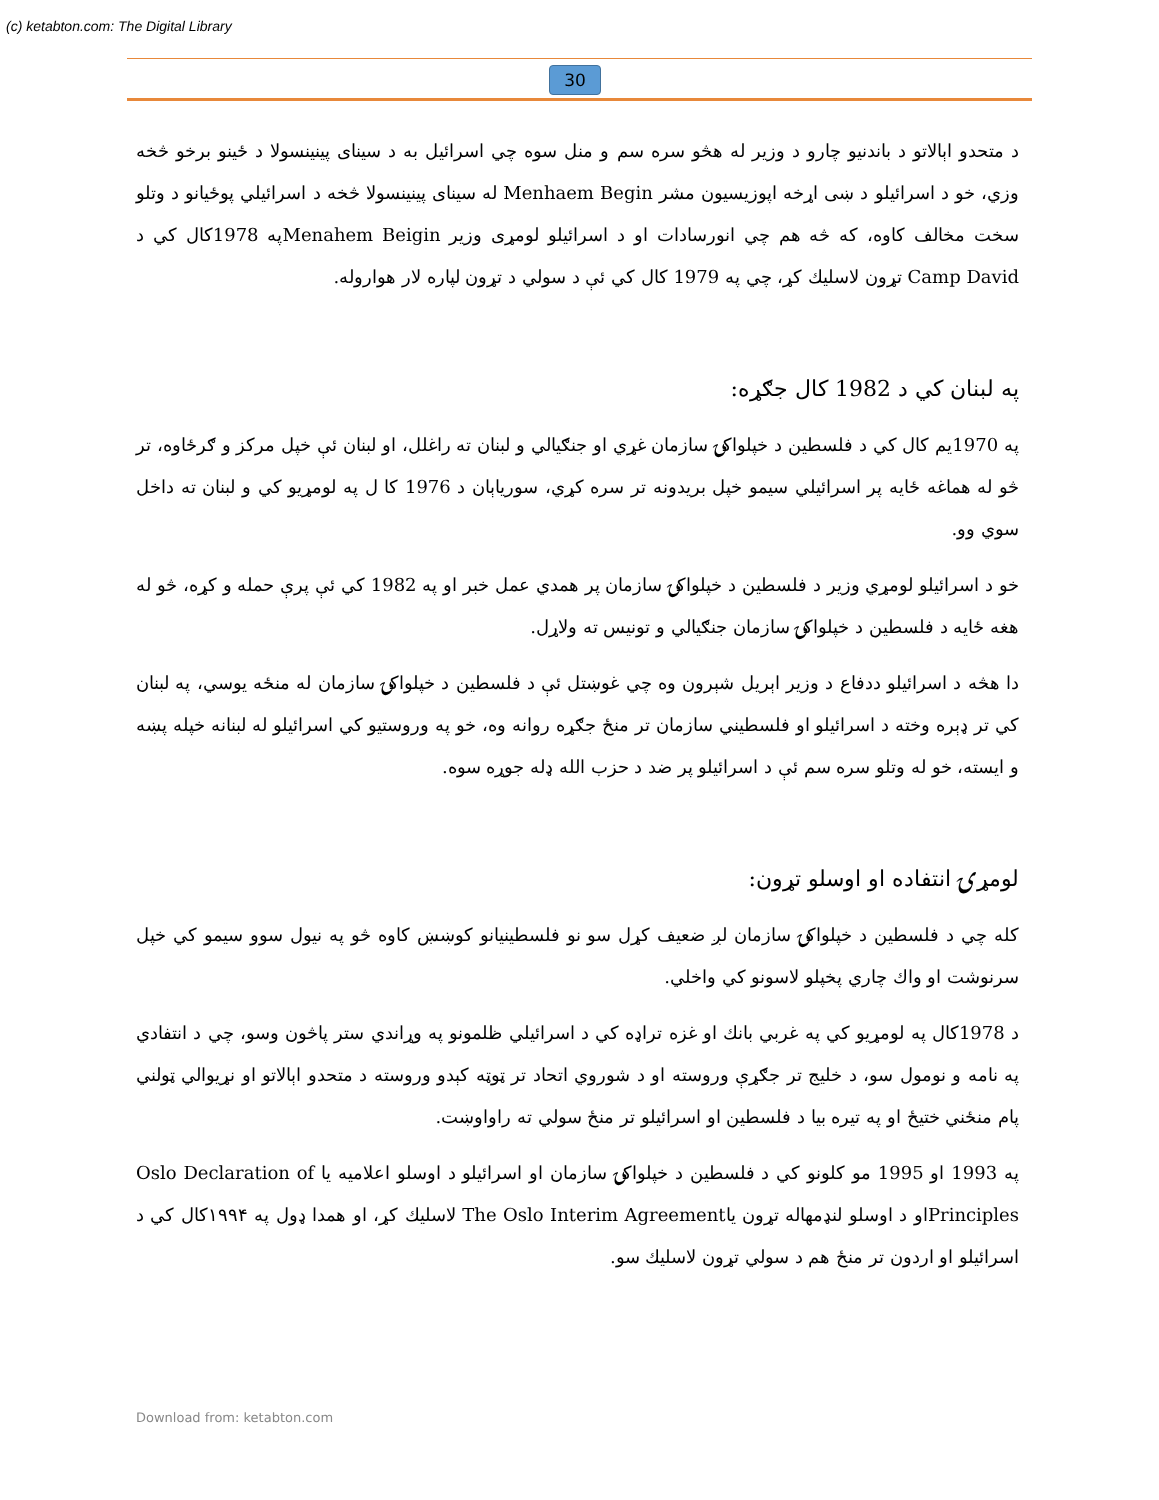(c) ketabton.com: The Digital Library
30
د متحدو اېالاتو د باندنيو چارو د وزير له هڅو سره سم و منل سوه چي اسرائيل به د سيناى پينينسولا د ځينو برخو څخه وزي، خو د اسرائيلو د ښى اړخه اپوزيسيون مشر Menhaem Begin له سيناى پينينسولا څخه د اسرائيلي پوځيانو د وتلو سخت مخالف کاوه، كه څه هم چي انورسادات او د اسرائيلو لومړى وزير Menahem Beiginپه 1978کال كي د Camp David تړون لاسليك كړ، چي په 1979 كال كي ئې د سولي د تړون لپاره لار هواروله.
په لبنان كي د 1982 كال جګړه:
په 1970يم كال كي د فلسطين د خپلواكۍ سازمان غړي او جنګيالي و لبنان ته راغلل، او لبنان ئې خپل مركز و ګرځاوه، تر څو له هماغه ځايه پر اسرائيلي سيمو خپل بريدونه تر سره كړي، سورياېان د 1976 کا ل په لومړيو كي و لبنان ته داخل سوي وو.
خو د اسرائيلو لومړي وزير د فلسطين د خپلواكۍ سازمان پر همدي عمل خبر او په 1982 كي ئې پرې حمله و كړه، څو له هغه ځايه د فلسطين د خپلواكۍ سازمان جنګيالي و تونيس ته ولاړل.
دا هڅه د اسرائيلو ددفاع د وزير اېريل شېرون وه چي غوښتل ئې د فلسطين د خپلواكۍ سازمان له منځه يوسي، په لبنان كي تر ډېره وخته د اسرائيلو او فلسطيني سازمان تر منځ جګړه روانه وه، خو په وروستيو كي اسرائيلو له لبنانه خپله پښه و ايسته، خو له وتلو سره سم ئې د اسرائيلو پر ضد د حزب الله ډله جوړه سوه.
لومړۍ انتفاده او اوسلو تړون:
كله چي د فلسطين د خپلواكۍ سازمان لږ ضعيف كړل سو نو فلسطينيانو كوښښ كاوه څو په نيول سوو سيمو كي خپل سرنوشت او واك چاري پخپلو لاسونو كي واخلي.
د 1978كال په لومړيو كي په غربي بانك او غزه تراډه كي د اسرائيلي ظلمونو په وړاندي ستر پاڅون وسو، چي د انتفادي په نامه و نومول سو، د خليج تر جګړې وروسته او د شوروي اتحاد تر ټوټه كېدو وروسته د متحدو اېالاتو او نړيوالي ټولني پام منځني ختيځ او په تيره بيا د فلسطين او اسرائيلو تر منځ سولي ته راواوښت.
په 1993 او 1995 مو كلونو كي د فلسطين د خپلواكۍ سازمان او اسرائيلو د اوسلو اعلاميه يا Oslo Declaration of Principlesاو د اوسلو لنډمهاله تړون ياThe Oslo Interim Agreement لاسليك كړ، او همدا ډول په ۱۹۹۴كال كي د اسرائيلو او اردون تر منځ هم د سولي تړون لاسليك سو.
Download from: ketabton.com